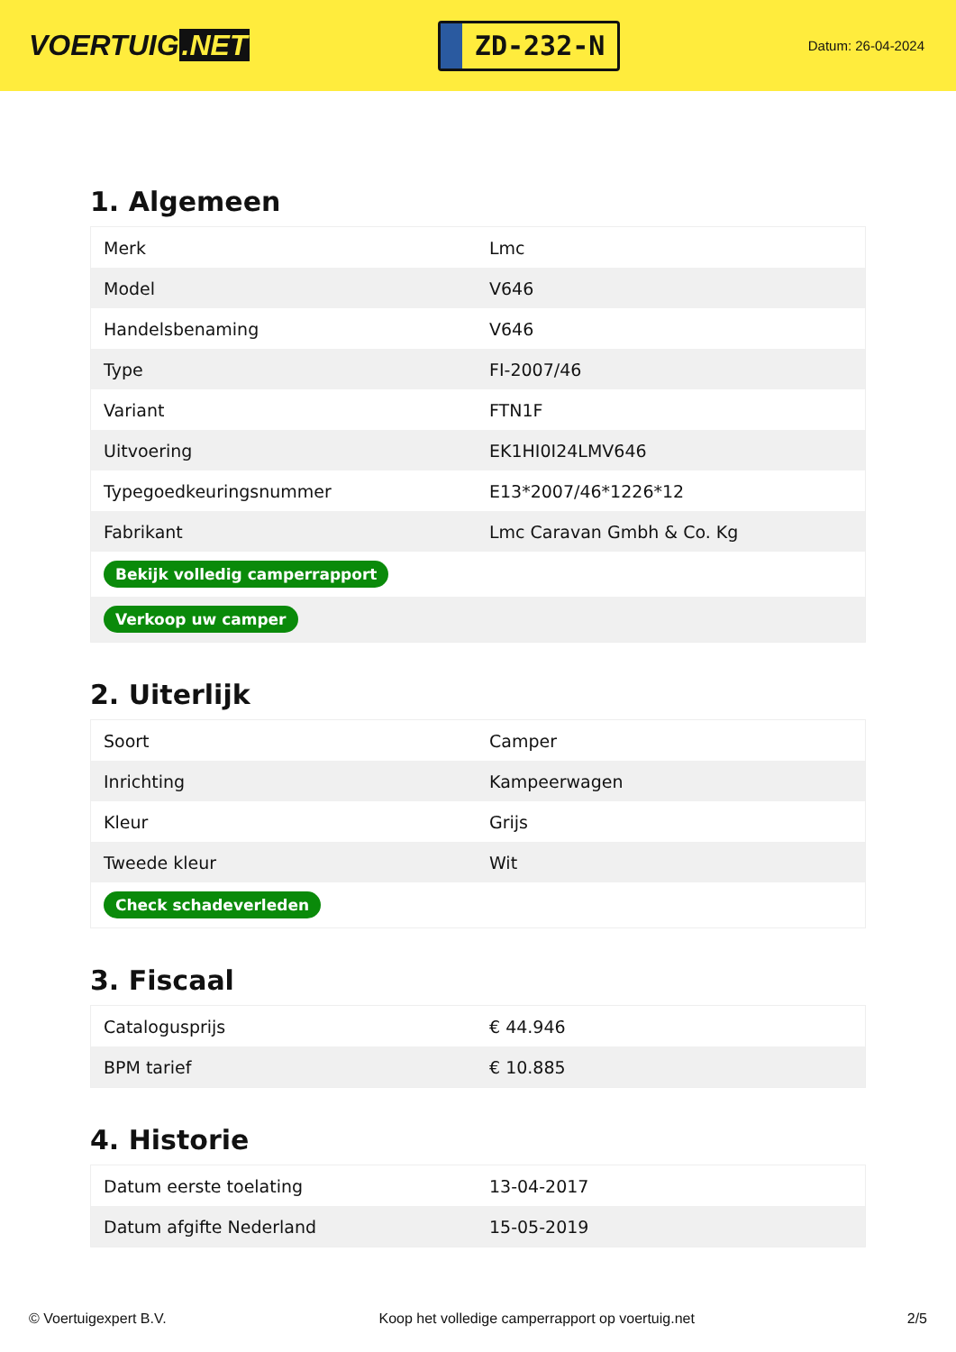VOERTUIG.NET
ZD-232-N
Datum: 26-04-2024
1. Algemeen
| Merk | Lmc |
| Model | V646 |
| Handelsbenaming | V646 |
| Type | FI-2007/46 |
| Variant | FTN1F |
| Uitvoering | EK1HI0I24LMV646 |
| Typegoedkeuringsnummer | E13*2007/46*1226*12 |
| Fabrikant | Lmc Caravan Gmbh & Co. Kg |
| Bekijk volledig camperrapport | |
| Verkoop uw camper | |
2. Uiterlijk
| Soort | Camper |
| Inrichting | Kampeerwagen |
| Kleur | Grijs |
| Tweede kleur | Wit |
| Check schadeverleden | |
3. Fiscaal
| Catalogusprijs | € 44.946 |
| BPM tarief | € 10.885 |
4. Historie
| Datum eerste toelating | 13-04-2017 |
| Datum afgifte Nederland | 15-05-2019 |
© Voertuigexpert B.V. Koop het volledige camperrapport op voertuig.net 2/5